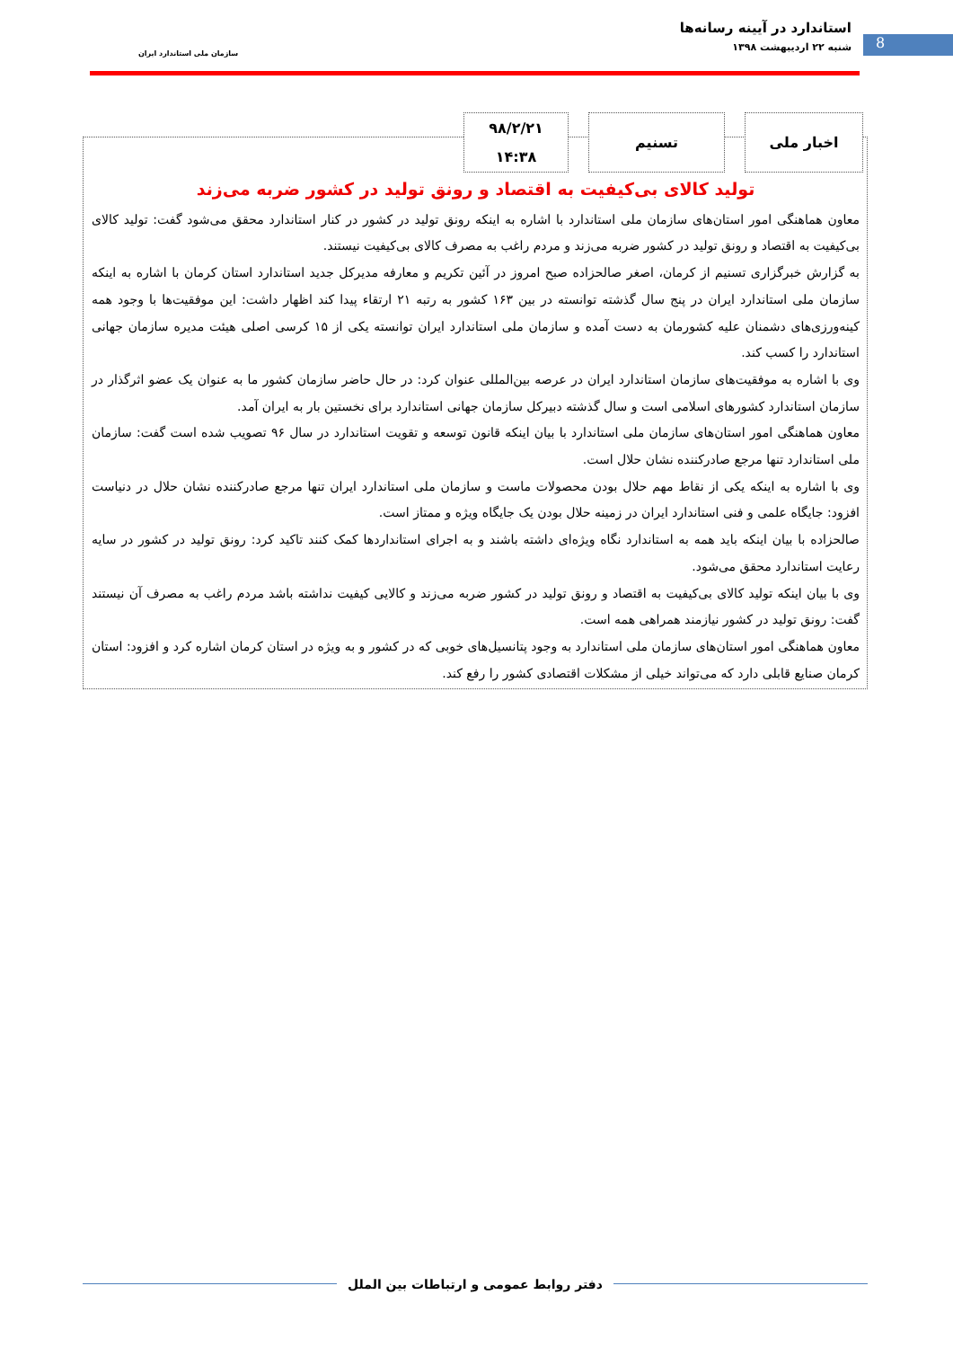8
استاندارد در آیینه رسانه‌ها
شنبه ۲۲ اردیبهشت ۱۳۹۸
سازمان ملی استاندارد ایران
اخبار ملی تسنیم
۹۸/۲/۲۱
۱۴:۳۸
تولید کالای بی‌کیفیت به اقتصاد و رونق تولید در کشور ضربه می‌زند
معاون هماهنگی امور استان‌های سازمان ملی استاندارد با اشاره به اینکه رونق تولید در کشور در کنار استاندارد محقق می‌شود گفت: تولید کالای بی‌کیفیت به اقتصاد و رونق تولید در کشور ضربه می‌زند و مردم راغب به مصرف کالای بی‌کیفیت نیستند.
به گزارش خبرگزاری تسنیم از کرمان، اصغر صالحزاده صبح امروز در آئین تکریم و معارفه مدیرکل جدید استاندارد استان کرمان با اشاره به اینکه سازمان ملی استاندارد ایران در پنج سال گذشته توانسته در بین ۱۶۳ کشور به رتبه ۲۱ ارتقاء پیدا کند اظهار داشت: این موفقیت‌ها با وجود همه کینه‌ورزی‌های دشمنان علیه کشورمان به دست آمده و سازمان ملی استاندارد ایران توانسته یکی از ۱۵ کرسی اصلی هیئت مدیره سازمان جهانی استاندارد را کسب کند.
وی با اشاره به موفقیت‌های سازمان استاندارد ایران در عرصه بین‌المللی عنوان کرد: در حال حاضر سازمان کشور ما به عنوان یک عضو اثرگذار در سازمان استاندارد کشورهای اسلامی است و سال گذشته دبیرکل سازمان جهانی استاندارد برای نخستین بار به ایران آمد.
معاون هماهنگی امور استان‌های سازمان ملی استاندارد با بیان اینکه قانون توسعه و تقویت استاندارد در سال ۹۶ تصویب شده است گفت: سازمان ملی استاندارد تنها مرجع صادرکننده نشان حلال است.
وی با اشاره به اینکه یکی از نقاط مهم حلال بودن محصولات ماست و سازمان ملی استاندارد ایران تنها مرجع صادرکننده نشان حلال در دنیاست افزود: جایگاه علمی و فنی استاندارد ایران در زمینه حلال بودن یک جایگاه ویژه و ممتاز است.
صالحزاده با بیان اینکه باید همه به استاندارد نگاه ویژه‌ای داشته باشند و به اجرای استانداردها کمک کنند تاکید کرد: رونق تولید در کشور در سایه رعایت استاندارد محقق می‌شود.
وی با بیان اینکه تولید کالای بی‌کیفیت به اقتصاد و رونق تولید در کشور ضربه می‌زند و کالایی کیفیت نداشته باشد مردم راغب به مصرف آن نیستند گفت: رونق تولید در کشور نیازمند همراهی همه است.
معاون هماهنگی امور استان‌های سازمان ملی استاندارد به وجود پتانسیل‌های خوبی که در کشور و به ویژه در استان کرمان اشاره کرد و افزود: استان کرمان صنایع قابلی دارد که می‌تواند خیلی از مشکلات اقتصادی کشور را رفع کند.
دفتر روابط عمومی و ارتباطات بین الملل